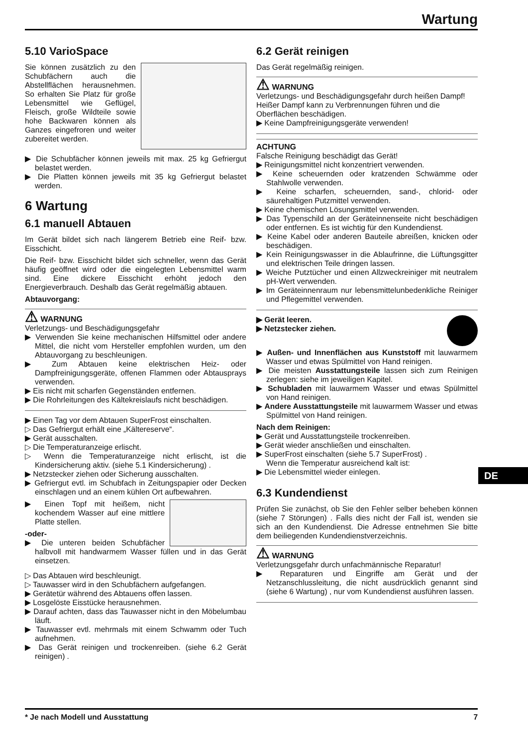Wartung
5.10 VarioSpace
Sie können zusätzlich zu den Schubfächern auch die Abstellflächen herausnehmen. So erhalten Sie Platz für große Lebensmittel wie Geflügel, Fleisch, große Wildteile sowie hohe Backwaren können als Ganzes eingefroren und weiter zubereitet werden.
▶ Die Schubfächer können jeweils mit max. 25 kg Gefriergut belastet werden.
▶ Die Platten können jeweils mit 35 kg Gefriergut belastet werden.
6 Wartung
6.1 manuell Abtauen
Im Gerät bildet sich nach längerem Betrieb eine Reif- bzw. Eisschicht.
Die Reif- bzw. Eisschicht bildet sich schneller, wenn das Gerät häufig geöffnet wird oder die eingelegten Lebensmittel warm sind. Eine dickere Eisschicht erhöht jedoch den Energieverbrauch. Deshalb das Gerät regelmäßig abtauen.
Abtauvorgang:
⚠ WARNUNG
Verletzungs- und Beschädigungsgefahr
▶ Verwenden Sie keine mechanischen Hilfsmittel oder andere Mittel, die nicht vom Hersteller empfohlen wurden, um den Abtauvorgang zu beschleunigen.
▶ Zum Abtauen keine elektrischen Heiz- oder Dampfreinigungsgeräte, offenen Flammen oder Abtausprays verwenden.
▶ Eis nicht mit scharfen Gegenständen entfernen.
▶ Die Rohrleitungen des Kältekreislaufs nicht beschädigen.
▶ Einen Tag vor dem Abtauen SuperFrost einschalten.
▷ Das Gefriergut erhält eine „Kältereserve“.
▶ Gerät ausschalten.
▷ Die Temperaturanzeige erlischt.
▷ Wenn die Temperaturanzeige nicht erlischt, ist die Kindersicherung aktiv. (siehe 5.1 Kindersicherung) .
▶ Netzstecker ziehen oder Sicherung ausschalten.
▶ Gefriergut evtl. im Schubfach in Zeitungspapier oder Decken einschlagen und an einem kühlen Ort aufbewahren.
▶ Einen Topf mit heißem, nicht kochendem Wasser auf eine mittlere Platte stellen.
-oder-
▶ Die unteren beiden Schubfächer halbvoll mit handwarmem Wasser füllen und in das Gerät einsetzen.
▷ Das Abtauen wird beschleunigt.
▷ Tauwasser wird in den Schubfächern aufgefangen.
▶ Gerätetür während des Abtauens offen lassen.
▶ Losgelöste Eisstücke herausnehmen.
▶ Darauf achten, dass das Tauwasser nicht in den Möbelumbau läuft.
▶ Tauwasser evtl. mehrmals mit einem Schwamm oder Tuch aufnehmen.
▶ Das Gerät reinigen und trockenreiben. (siehe 6.2 Gerät reinigen) .
6.2 Gerät reinigen
Das Gerät regelmäßig reinigen.
⚠ WARNUNG
Verletzungs- und Beschädigungsgefahr durch heißen Dampf!
Heißer Dampf kann zu Verbrennungen führen und die Oberflächen beschädigen.
▶ Keine Dampfreinigungsgeräte verwenden!
ACHTUNG
Falsche Reinigung beschädigt das Gerät!
▶ Reinigungsmittel nicht konzentriert verwenden.
▶ Keine scheuernden oder kratzenden Schwämme oder Stahlwolle verwenden.
▶ Keine scharfen, scheuernden, sand-, chlorid- oder säurehaltigen Putzmittel verwenden.
▶ Keine chemischen Lösungsmittel verwenden.
▶ Das Typenschild an der Geräteinnenseite nicht beschädigen oder entfernen. Es ist wichtig für den Kundendienst.
▶ Keine Kabel oder anderen Bauteile abreißen, knicken oder beschädigen.
▶ Kein Reinigungswasser in die Ablaufrinne, die Lüftungsgitter und elektrischen Teile dringen lassen.
▶ Weiche Putztücher und einen Allzweckreiniger mit neutralem pH-Wert verwenden.
▶ Im Geräteinnenraum nur lebensmittelunbedenkliche Reiniger und Pflegemittel verwenden.
▶ Gerät leeren.
▶ Netzstecker ziehen.
▶ Außen- und Innenflächen aus Kunststoff mit lauwarmem Wasser und etwas Spülmittel von Hand reinigen.
▶ Die meisten Ausstattungsteile lassen sich zum Reinigen zerlegen: siehe im jeweiligen Kapitel.
▶ Schubladen mit lauwarmem Wasser und etwas Spülmittel von Hand reinigen.
▶ Andere Ausstattungsteile mit lauwarmem Wasser und etwas Spülmittel von Hand reinigen.
Nach dem Reinigen:
▶ Gerät und Ausstattungsteile trockenreiben.
▶ Gerät wieder anschließen und einschalten.
▶ SuperFrost einschalten (siehe 5.7 SuperFrost) .
Wenn die Temperatur ausreichend kalt ist:
▶ Die Lebensmittel wieder einlegen.
6.3 Kundendienst
Prüfen Sie zunächst, ob Sie den Fehler selber beheben können (siehe 7 Störungen) . Falls dies nicht der Fall ist, wenden sie sich an den Kundendienst. Die Adresse entnehmen Sie bitte dem beiliegenden Kundendienstverzeichnis.
⚠ WARNUNG
Verletzungsgefahr durch unfachmännische Reparatur!
▶ Reparaturen und Eingriffe am Gerät und der Netzanschlussleitung, die nicht ausdrücklich genannt sind (siehe 6 Wartung) , nur vom Kundendienst ausführen lassen.
DE
* Je nach Modell und Ausstattung 7